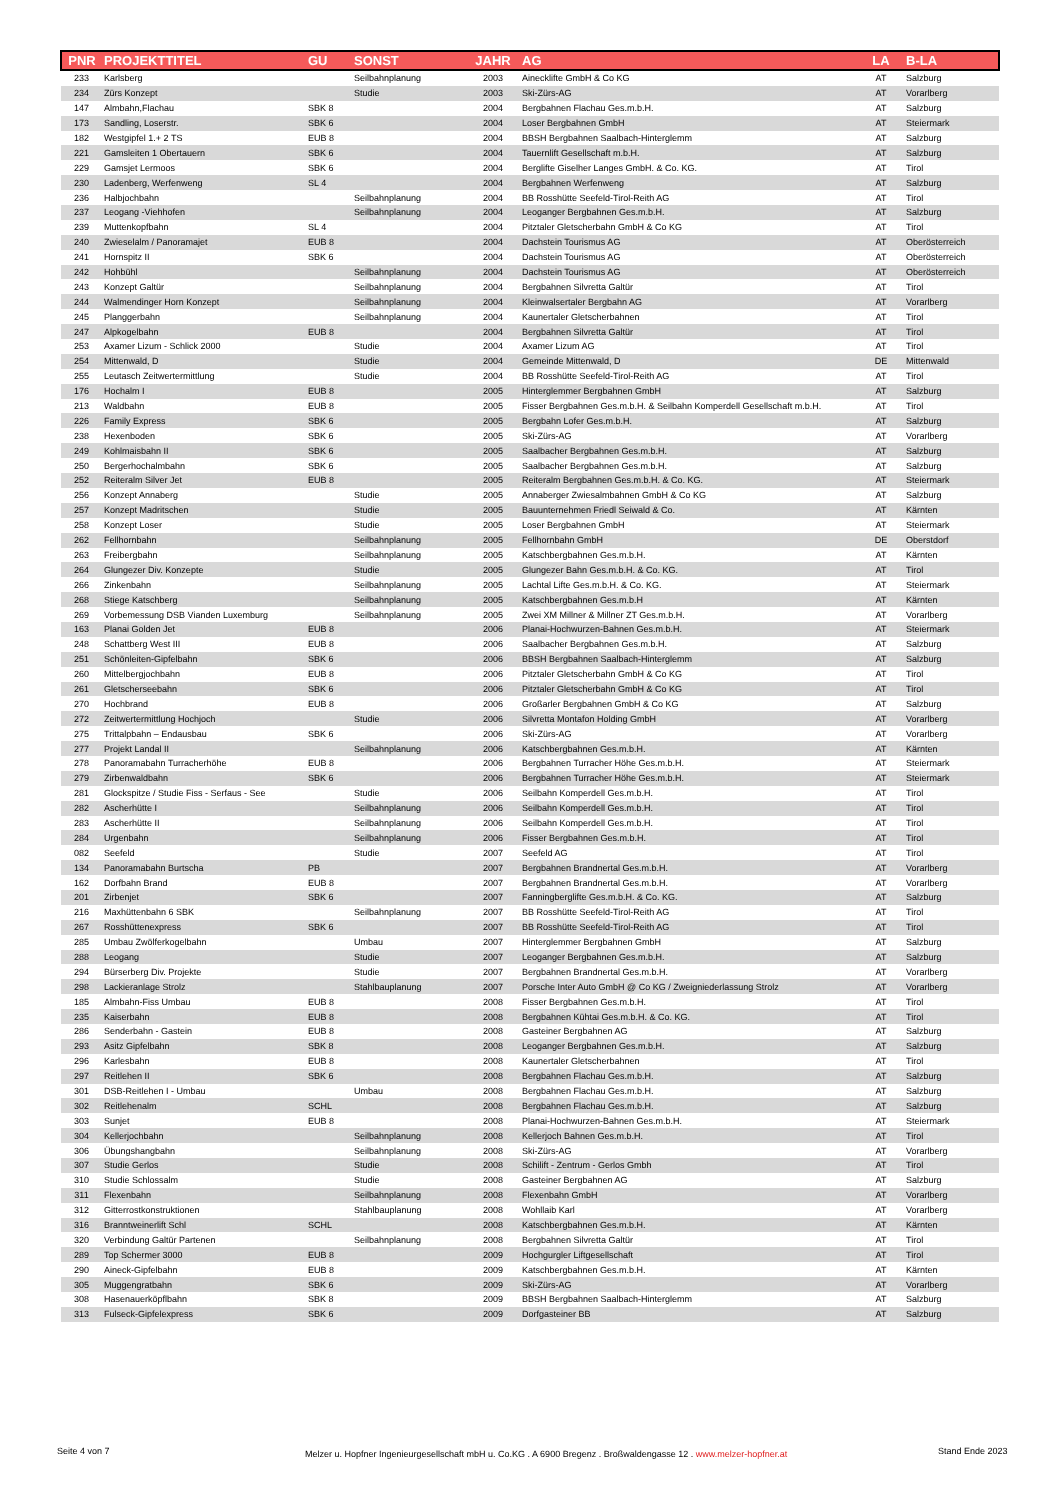| PNR | PROJEKTTITEL | GU | SONST | JAHR | AG | LA | B-LA |
| --- | --- | --- | --- | --- | --- | --- | --- |
| 233 | Karlsberg | | Seilbahnplanung | 2003 | Ainecklifte GmbH & Co KG | AT | Salzburg |
| 234 | Zürs Konzept | | Studie | 2003 | Ski-Zürs-AG | AT | Vorarlberg |
| 147 | Almbahn,Flachau | SBK 8 | | 2004 | Bergbahnen Flachau Ges.m.b.H. | AT | Salzburg |
| 173 | Sandling, Loserstr. | SBK 6 | | 2004 | Loser Bergbahnen GmbH | AT | Steiermark |
| 182 | Westgipfel 1.+ 2 TS | EUB 8 | | 2004 | BBSH Bergbahnen Saalbach-Hinterglemm | AT | Salzburg |
| 221 | Gamsleiten 1 Obertauern | SBK 6 | | 2004 | Tauernlift Gesellschaft m.b.H. | AT | Salzburg |
| 229 | Gamsjet Lermoos | SBK 6 | | 2004 | Berglifte Giselher Langes GmbH. & Co. KG. | AT | Tirol |
| 230 | Ladenberg, Werfenweng | SL 4 | | 2004 | Bergbahnen Werfenweng | AT | Salzburg |
| 236 | Halbjochbahn | | Seilbahnplanung | 2004 | BB Rosshütte Seefeld-Tirol-Reith AG | AT | Tirol |
| 237 | Leogang -Viehhofen | | Seilbahnplanung | 2004 | Leoganger Bergbahnen Ges.m.b.H. | AT | Salzburg |
| 239 | Muttenkopfbahn | SL 4 | | 2004 | Pitztaler Gletscherbahn GmbH & Co KG | AT | Tirol |
| 240 | Zwieselalm / Panoramajet | EUB 8 | | 2004 | Dachstein Tourismus AG | AT | Oberösterreich |
| 241 | Hornspitz II | SBK 6 | | 2004 | Dachstein Tourismus AG | AT | Oberösterreich |
| 242 | Hohbühl | | Seilbahnplanung | 2004 | Dachstein Tourismus AG | AT | Oberösterreich |
| 243 | Konzept Galtür | | Seilbahnplanung | 2004 | Bergbahnen Silvretta Galtür | AT | Tirol |
| 244 | Walmendinger Horn Konzept | | Seilbahnplanung | 2004 | Kleinwalsertaler Bergbahn AG | AT | Vorarlberg |
| 245 | Planggerbahn | | Seilbahnplanung | 2004 | Kaunertaler Gletscherbahnen | AT | Tirol |
| 247 | Alpkogelbahn | EUB 8 | | 2004 | Bergbahnen Silvretta Galtür | AT | Tirol |
| 253 | Axamer Lizum - Schlick 2000 | | Studie | 2004 | Axamer Lizum AG | AT | Tirol |
| 254 | Mittenwald, D | | Studie | 2004 | Gemeinde Mittenwald, D | DE | Mittenwald |
| 255 | Leutasch Zeitwertermittlung | | Studie | 2004 | BB Rosshütte Seefeld-Tirol-Reith AG | AT | Tirol |
| 176 | Hochalm I | EUB 8 | | 2005 | Hinterglemmer Bergbahnen GmbH | AT | Salzburg |
| 213 | Waldbahn | EUB 8 | | 2005 | Fisser Bergbahnen Ges.m.b.H. & Seilbahn Komperdell Gesellschaft m.b.H. | AT | Tirol |
| 226 | Family Express | SBK 6 | | 2005 | Bergbahn Lofer Ges.m.b.H. | AT | Salzburg |
| 238 | Hexenboden | SBK 6 | | 2005 | Ski-Zürs-AG | AT | Vorarlberg |
| 249 | Kohlmaisbahn II | SBK 6 | | 2005 | Saalbacher Bergbahnen Ges.m.b.H. | AT | Salzburg |
| 250 | Bergerhochalmbahn | SBK 6 | | 2005 | Saalbacher Bergbahnen Ges.m.b.H. | AT | Salzburg |
| 252 | Reiteralm Silver Jet | EUB 8 | | 2005 | Reiteralm Bergbahnen Ges.m.b.H. & Co. KG. | AT | Steiermark |
| 256 | Konzept Annaberg | | Studie | 2005 | Annaberger Zwiesalmbahnen GmbH & Co KG | AT | Salzburg |
| 257 | Konzept Madritschen | | Studie | 2005 | Bauunternehmen Friedl Seiwald & Co. | AT | Kärnten |
| 258 | Konzept Loser | | Studie | 2005 | Loser Bergbahnen GmbH | AT | Steiermark |
| 262 | Fellhornbahn | | Seilbahnplanung | 2005 | Fellhornbahn GmbH | DE | Oberstdorf |
| 263 | Freibergbahn | | Seilbahnplanung | 2005 | Katschbergbahnen Ges.m.b.H. | AT | Kärnten |
| 264 | Glungezer Div. Konzepte | | Studie | 2005 | Glungezer Bahn Ges.m.b.H. & Co. KG. | AT | Tirol |
| 266 | Zinkenbahn | | Seilbahnplanung | 2005 | Lachtal Lifte Ges.m.b.H. & Co. KG. | AT | Steiermark |
| 268 | Stiege Katschberg | | Seilbahnplanung | 2005 | Katschbergbahnen Ges.m.b.H | AT | Kärnten |
| 269 | Vorbemessung DSB Vianden Luxemburg | | Seilbahnplanung | 2005 | Zwei XM Millner & Millner ZT Ges.m.b.H. | AT | Vorarlberg |
| 163 | Planai Golden Jet | EUB 8 | | 2006 | Planai-Hochwurzen-Bahnen Ges.m.b.H. | AT | Steiermark |
| 248 | Schattberg West III | EUB 8 | | 2006 | Saalbacher Bergbahnen Ges.m.b.H. | AT | Salzburg |
| 251 | Schönleiten-Gipfelbahn | SBK 6 | | 2006 | BBSH Bergbahnen Saalbach-Hinterglemm | AT | Salzburg |
| 260 | Mittelbergjochbahn | EUB 8 | | 2006 | Pitztaler Gletscherbahn GmbH & Co KG | AT | Tirol |
| 261 | Gletscherseebahn | SBK 6 | | 2006 | Pitztaler Gletscherbahn GmbH & Co KG | AT | Tirol |
| 270 | Hochbrand | EUB 8 | | 2006 | Großarler Bergbahnen GmbH & Co KG | AT | Salzburg |
| 272 | Zeitwertermittlung Hochjoch | | Studie | 2006 | Silvretta Montafon Holding GmbH | AT | Vorarlberg |
| 275 | Trittalpbahn – Endausbau | SBK 6 | | 2006 | Ski-Zürs-AG | AT | Vorarlberg |
| 277 | Projekt Landal II | | Seilbahnplanung | 2006 | Katschbergbahnen Ges.m.b.H. | AT | Kärnten |
| 278 | Panoramabahn Turracherhöhe | EUB 8 | | 2006 | Bergbahnen Turracher Höhe Ges.m.b.H. | AT | Steiermark |
| 279 | Zirbenwaldbahn | SBK 6 | | 2006 | Bergbahnen Turracher Höhe Ges.m.b.H. | AT | Steiermark |
| 281 | Glockspitze / Studie Fiss - Serfaus - See | | Studie | 2006 | Seilbahn Komperdell Ges.m.b.H. | AT | Tirol |
| 282 | Ascherhütte I | | Seilbahnplanung | 2006 | Seilbahn Komperdell Ges.m.b.H. | AT | Tirol |
| 283 | Ascherhütte II | | Seilbahnplanung | 2006 | Seilbahn Komperdell Ges.m.b.H. | AT | Tirol |
| 284 | Urgenbahn | | Seilbahnplanung | 2006 | Fisser Bergbahnen Ges.m.b.H. | AT | Tirol |
| 082 | Seefeld | | Studie | 2007 | Seefeld AG | AT | Tirol |
| 134 | Panoramabahn Burtscha | PB | | 2007 | Bergbahnen Brandnertal Ges.m.b.H. | AT | Vorarlberg |
| 162 | Dorfbahn Brand | EUB 8 | | 2007 | Bergbahnen Brandnertal Ges.m.b.H. | AT | Vorarlberg |
| 201 | Zirbenjet | SBK 6 | | 2007 | Fanningberglifte Ges.m.b.H. & Co. KG. | AT | Salzburg |
| 216 | Maxhüttenbahn 6 SBK | | Seilbahnplanung | 2007 | BB Rosshütte Seefeld-Tirol-Reith AG | AT | Tirol |
| 267 | Rosshüttenexpress | SBK 6 | | 2007 | BB Rosshütte Seefeld-Tirol-Reith AG | AT | Tirol |
| 285 | Umbau Zwölferkogelbahn | | Umbau | 2007 | Hinterglemmer Bergbahnen GmbH | AT | Salzburg |
| 288 | Leogang | | Studie | 2007 | Leoganger Bergbahnen Ges.m.b.H. | AT | Salzburg |
| 294 | Bürserberg Div. Projekte | | Studie | 2007 | Bergbahnen Brandnertal Ges.m.b.H. | AT | Vorarlberg |
| 298 | Lackieranlage Strolz | | Stahlbauplanung | 2007 | Porsche Inter Auto GmbH @ Co KG / Zweigniederlassung Strolz | AT | Vorarlberg |
| 185 | Almbahn-Fiss Umbau | EUB 8 | | 2008 | Fisser Bergbahnen Ges.m.b.H. | AT | Tirol |
| 235 | Kaiserbahn | EUB 8 | | 2008 | Bergbahnen Kühtai Ges.m.b.H. & Co. KG. | AT | Tirol |
| 286 | Senderbahn - Gastein | EUB 8 | | 2008 | Gasteiner Bergbahnen AG | AT | Salzburg |
| 293 | Asitz Gipfelbahn | SBK 8 | | 2008 | Leoganger Bergbahnen Ges.m.b.H. | AT | Salzburg |
| 296 | Karlesbahn | EUB 8 | | 2008 | Kaunertaler Gletscherbahnen | AT | Tirol |
| 297 | Reitlehen II | SBK 6 | | 2008 | Bergbahnen Flachau Ges.m.b.H. | AT | Salzburg |
| 301 | DSB-Reitlehen I - Umbau | | Umbau | 2008 | Bergbahnen Flachau Ges.m.b.H. | AT | Salzburg |
| 302 | Reitlehenalm | SCHL | | 2008 | Bergbahnen Flachau Ges.m.b.H. | AT | Salzburg |
| 303 | Sunjet | EUB 8 | | 2008 | Planai-Hochwurzen-Bahnen Ges.m.b.H. | AT | Steiermark |
| 304 | Kellerjochbahn | | Seilbahnplanung | 2008 | Kellerjoch Bahnen Ges.m.b.H. | AT | Tirol |
| 306 | Übungshangbahn | | Seilbahnplanung | 2008 | Ski-Zürs-AG | AT | Vorarlberg |
| 307 | Studie Gerlos | | Studie | 2008 | Schilift - Zentrum - Gerlos Gmbh | AT | Tirol |
| 310 | Studie Schlossalm | | Studie | 2008 | Gasteiner Bergbahnen AG | AT | Salzburg |
| 311 | Flexenbahn | | Seilbahnplanung | 2008 | Flexenbahn GmbH | AT | Vorarlberg |
| 312 | Gitterrostkonstruktionen | | Stahlbauplanung | 2008 | Wohllaib Karl | AT | Vorarlberg |
| 316 | Branntweinerlift Schl | SCHL | | 2008 | Katschbergbahnen Ges.m.b.H. | AT | Kärnten |
| 320 | Verbindung Galtür Partenen | | Seilbahnplanung | 2008 | Bergbahnen Silvretta Galtür | AT | Tirol |
| 289 | Top Schermer 3000 | EUB 8 | | 2009 | Hochgurgler Liftgesellschaft | AT | Tirol |
| 290 | Aineck-Gipfelbahn | EUB 8 | | 2009 | Katschbergbahnen Ges.m.b.H. | AT | Kärnten |
| 305 | Muggengratbahn | SBK 6 | | 2009 | Ski-Zürs-AG | AT | Vorarlberg |
| 308 | Hasenauerköpflbahn | SBK 8 | | 2009 | BBSH Bergbahnen Saalbach-Hinterglemm | AT | Salzburg |
| 313 | Fulseck-Gipfelexpress | SBK 6 | | 2009 | Dorfgasteiner BB | AT | Salzburg |
Seite 4 von 7
Melzer u. Hopfner Ingenieurgesellschaft mbH u. Co.KG . A 6900 Bregenz . Broßwaldengasse 12 . www.melzer-hopfner.at
Stand Ende 2023